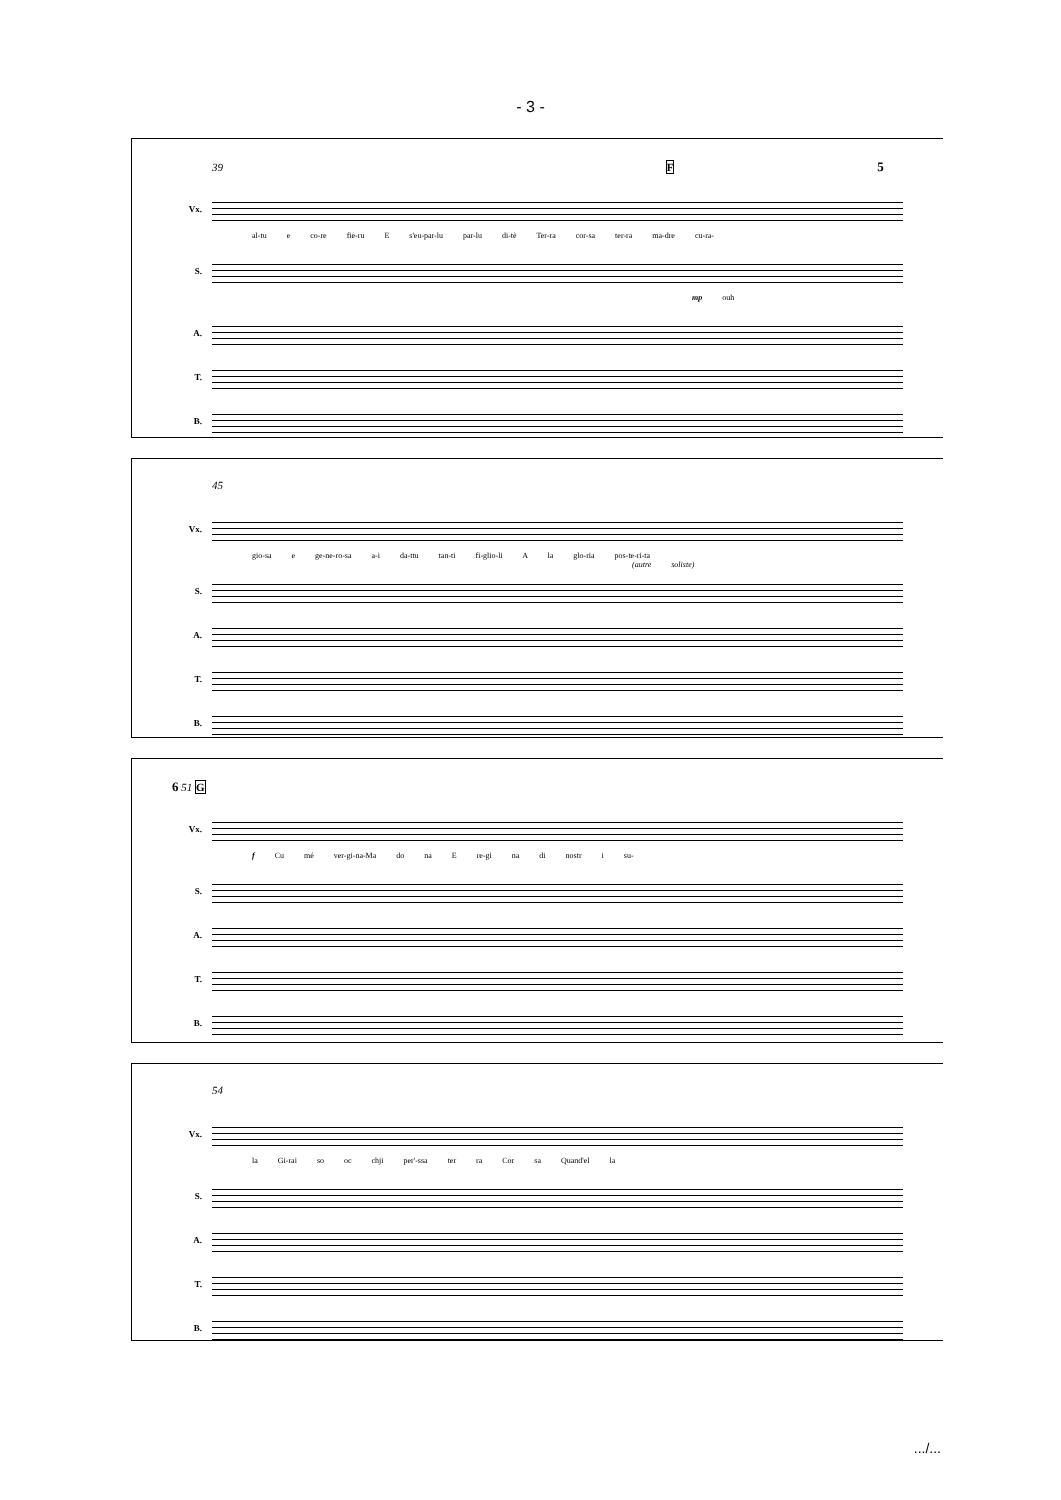- 3 -
39 F 5
Vx.
al-tu e co-re fie-ru E s'eu-par-lu par-lu di-tè Ter-ra cor-sa ter-ra ma-dre cu-ra-
S.
mp ouh
A.
T.
B.
45
Vx.
gio-sa e ge-ne-ro-sa a-i da-ttu tan-ti fi-glio-li A la glo-ria pos-te-ri-ta
(autre soliste)
S.
A.
T.
B.
6 51 G
Vx.
f Cu mé ver-gi-na-Ma do na E re-gi na di nostr i su-
S.
A.
T.
B.
54
Vx.
la Gi-rai so oc chji per'-ssa ter ra Cor sa Quand'el la
S.
A.
T.
B.
.../...